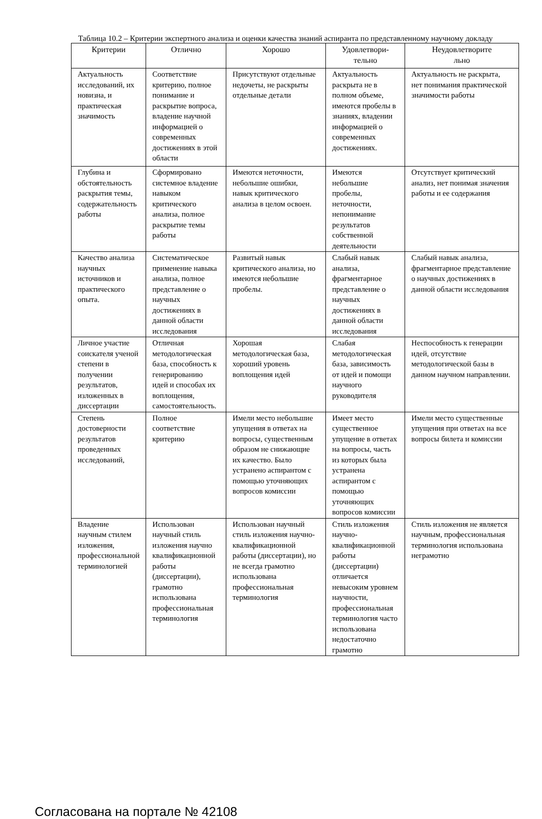Таблица 10.2 – Критерии экспертного анализа и оценки качества знаний аспиранта по представленному научному докладу
| Критерии | Отлично | Хорошо | Удовлетвори- тельно | Неудовлетворите льно |
| --- | --- | --- | --- | --- |
| Актуальность исследований, их новизна, и практическая значимость | Соответствие критерию, полное понимание и раскрытие вопроса, владение научной информацией о современных достижениях в этой области | Присутствуют отдельные недочеты, не раскрыты отдельные детали | Актуальность раскрыта не в полном объеме, имеются пробелы в знаниях, владении информацией о современных достижениях. | Актуальность не раскрыта, нет понимания практической значимости работы |
| Глубина и обстоятельность раскрытия темы, содержательность работы | Сформировано системное владение навыком критического анализа, полное раскрытие темы работы | Имеются неточности, небольшие ошибки, навык критического анализа в целом освоен. | Имеются небольшие пробелы, неточности, непонимание результатов собственной деятельности | Отсутствует критический анализ, нет понимая значения работы и ее содержания |
| Качество анализа научных источников и практического опыта. | Систематическое применение навыка анализа, полное представление о научных достижениях в данной области исследования | Развитый навык критического анализа, но имеются небольшие пробелы. | Слабый навык анализа, фрагментарное представление о научных достижениях в данной области исследования | Слабый навык анализа, фрагментарное представление о научных достижениях в данной области исследования |
| Личное участие соискателя ученой степени в получении результатов, изложенных в диссертации | Отличная методологическая база, способность к генерированию идей и способах их воплощения, самостоятельность. | Хорошая методологическая база, хороший уровень воплощения идей | Слабая методологическая база, зависимость от идей и помощи научного руководителя | Неспособность к генерации идей, отсутствие методологической базы в данном научном направлении. |
| Степень достоверности результатов проведенных исследований, | Полное соответствие критерию | Имели место небольшие упущения в ответах на вопросы, существенным образом не снижающие их качество. Было устранено аспирантом с помощью уточняющих вопросов комиссии | Имеет место существенное упущение в ответах на вопросы, часть из которых была устранена аспирантом с помощью уточняющих вопросов комиссии | Имели место существенные упущения при ответах на все вопросы билета и комиссии |
| Владение научным стилем изложения, профессиональной терминологией | Использован научный стиль изложения научно квалификационной работы (диссертации), грамотно использована профессиональная терминология | Использован научный стиль изложения научно-квалификационной работы (диссертации), но не всегда грамотно использована профессиональная терминология | Стиль изложения научно-квалификационной работы (диссертации) отличается невысоким уровнем научности, профессиональная терминология часто использована недостаточно грамотно | Стиль изложения не является научным, профессиональная терминология использована неграмотно |
Согласована на портале № 42108